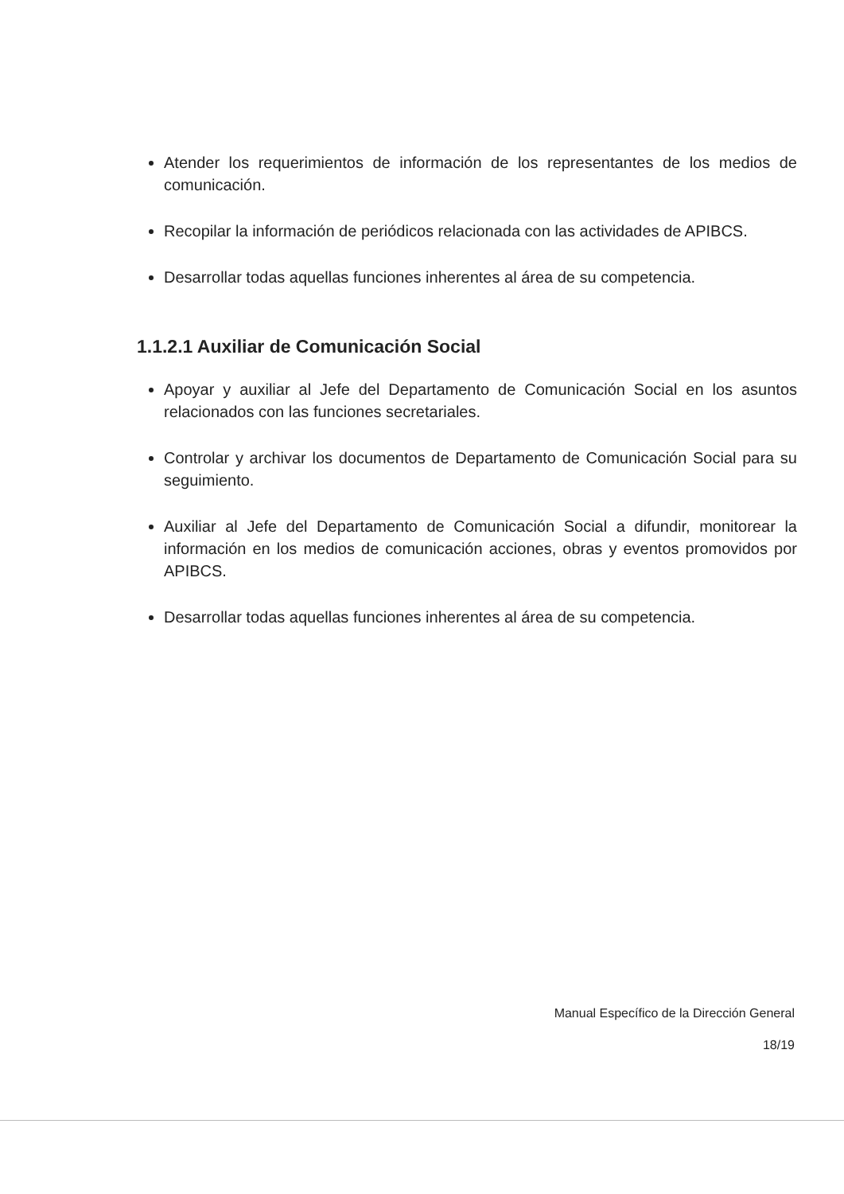Atender los requerimientos de información de los representantes de los medios de comunicación.
Recopilar la información de periódicos relacionada con las actividades de APIBCS.
Desarrollar todas aquellas funciones inherentes al área de su competencia.
1.1.2.1 Auxiliar de Comunicación Social
Apoyar y auxiliar al Jefe del Departamento de Comunicación Social en los asuntos relacionados con las funciones secretariales.
Controlar y archivar los documentos de Departamento de Comunicación Social para su seguimiento.
Auxiliar al Jefe del Departamento de Comunicación Social a difundir, monitorear la información en los medios de comunicación acciones, obras y eventos promovidos por APIBCS.
Desarrollar todas aquellas funciones inherentes al área de su competencia.
Manual Específico de la Dirección General
18/19